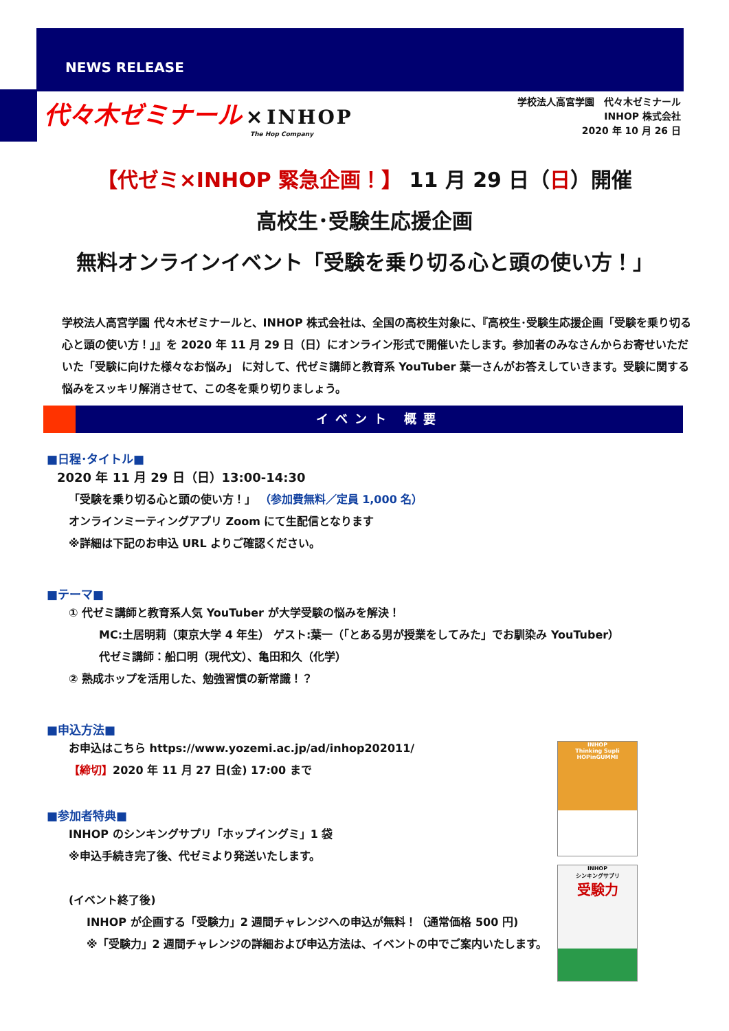NEWS RELEASE
代々木ゼミナール × INHOP
The Hop Company
学校法人高宮学園　代々木ゼミナール
INHOP 株式会社
2020 年 10 月 26 日
【代ゼミ×INHOP 緊急企画！】 11 月 29 日（日）開催
高校生･受験生応援企画
無料オンラインイベント「受験を乗り切る心と頭の使い方！」
学校法人高宮学園 代々木ゼミナールと、INHOP 株式会社は、全国の高校生対象に、『高校生･受験生応援企画「受験を乗り切る心と頭の使い方！」』を 2020 年 11 月 29 日（日）にオンライン形式で開催いたします。参加者のみなさんからお寄せいただいた「受験に向けた様々なお悩み」 に対して、代ゼミ講師と教育系 YouTuber 葉一さんがお答えしていきます。受験に関する悩みをスッキリ解消させて、この冬を乗り切りましょう。
イベント 概要
■日程･タイトル■
2020 年 11 月 29 日（日）13:00-14:30
「受験を乗り切る心と頭の使い方！」 （参加費無料／定員 1,000 名）
オンラインミーティングアプリ Zoom にて生配信となります
※詳細は下記のお申込 URL よりご確認ください。
■テーマ■
① 代ゼミ講師と教育系人気 YouTuber が大学受験の悩みを解決！
MC:土居明莉（東京大学 4 年生） ゲスト:葉一（「とある男が授業をしてみた」でお馴染み YouTuber）
代ゼミ講師：船口明（現代文）、亀田和久（化学）
② 熟成ホップを活用した、勉強習慣の新常識！？
■申込方法■
お申込はこちら https://www.yozemi.ac.jp/ad/inhop202011/
【締切】2020 年 11 月 27 日(金) 17:00 まで
■参加者特典■
INHOP のシンキングサプリ「ホップイングミ」1 袋
※申込手続き完了後、代ゼミより発送いたします。
(イベント終了後)
INHOP が企画する「受験力」2 週間チャレンジへの申込が無料！（通常価格 500 円)
※「受験力」2 週間チャレンジの詳細および申込方法は、イベントの中でご案内いたします。
INHOP
Thinking Supli
HOPinGUMMI
INHOP
シンキングサプリ
受験力